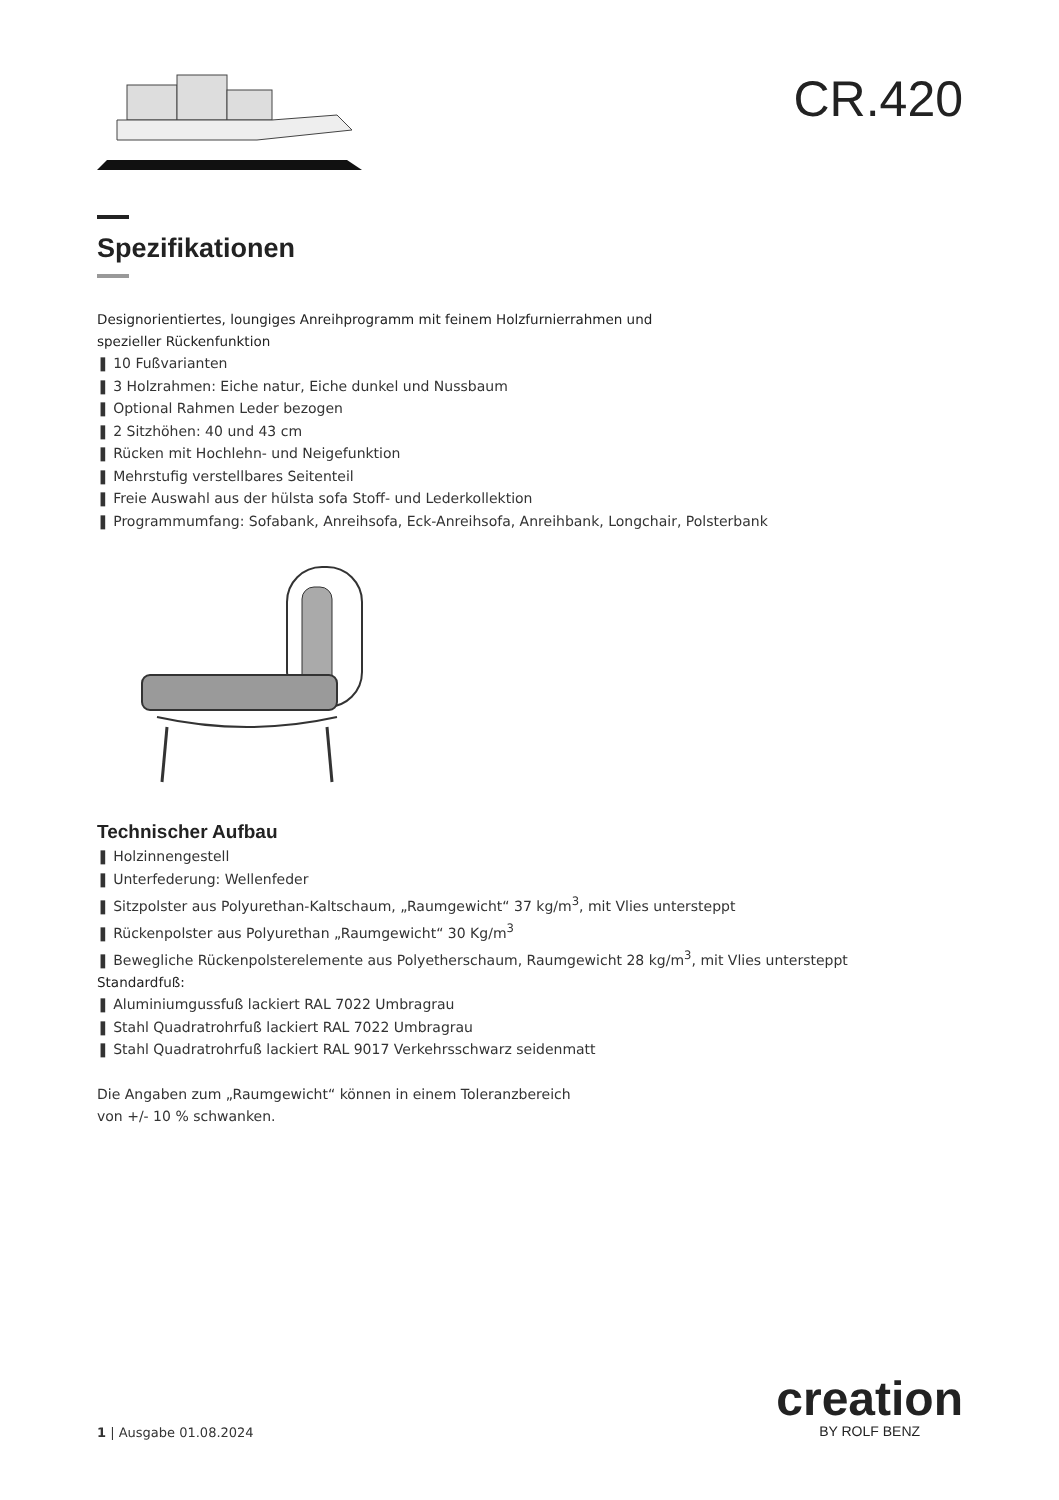CR.420
Spezifikationen
Designorientiertes, loungiges Anreihprogramm mit feinem Holzfurnierrahmen und
spezieller Rückenfunktion
❚ 10 Fußvarianten
❚ 3 Holzrahmen: Eiche natur, Eiche dunkel und Nussbaum
❚ Optional Rahmen Leder bezogen
❚ 2 Sitzhöhen: 40 und 43 cm
❚ Rücken mit Hochlehn- und Neigefunktion
❚ Mehrstufig verstellbares Seitenteil
❚ Freie Auswahl aus der hülsta sofa Stoff- und Lederkollektion
❚ Programmumfang: Sofabank, Anreihsofa, Eck-Anreihsofa, Anreihbank, Longchair, Polsterbank
Technischer Aufbau
❚ Holzinnengestell
❚ Unterfederung: Wellenfeder
❚ Sitzpolster aus Polyurethan-Kaltschaum, „Raumgewicht“ 37 kg/m<sup>3</sup>, mit Vlies untersteppt
❚ Rückenpolster aus Polyurethan „Raumgewicht“ 30 Kg/m<sup>3</sup>
❚ Bewegliche Rückenpolsterelemente aus Polyetherschaum, Raumgewicht 28 kg/m<sup>3</sup>, mit Vlies untersteppt
Standardfuß:
❚ Aluminiumgussfuß lackiert RAL 7022 Umbragrau
❚ Stahl Quadratrohrfuß lackiert RAL 7022 Umbragrau
❚ Stahl Quadratrohrfuß lackiert RAL 9017 Verkehrsschwarz seidenmatt
Die Angaben zum „Raumgewicht“ können in einem Toleranzbereich
von +/- 10 % schwanken.
1 | Ausgabe 01.08.2024
creation
BY ROLF BENZ